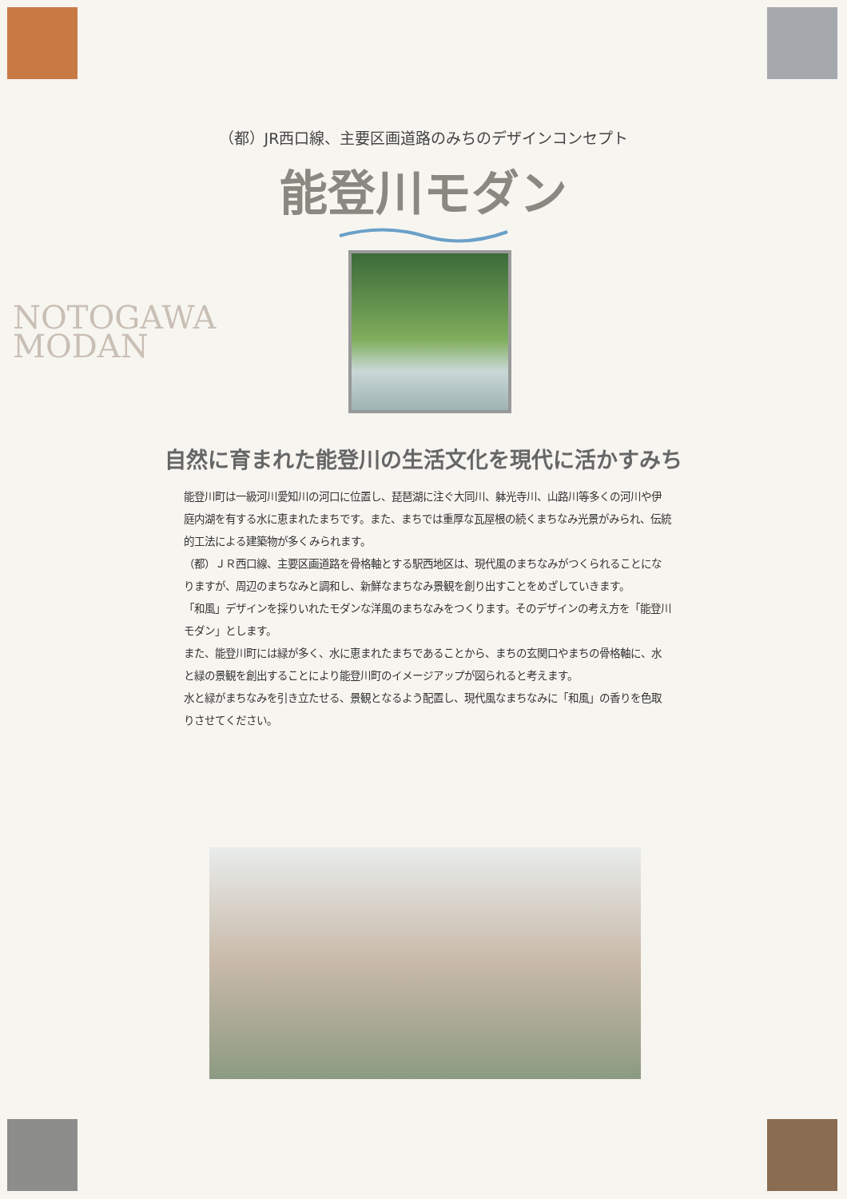（都）JR西口線、主要区画道路のみちのデザインコンセプト
能登川モダン
NOTOGAWA
MODAN
自然に育まれた能登川の生活文化を現代に活かすみち
能登川町は一級河川愛知川の河口に位置し、琵琶湖に注ぐ大同川、躰光寺川、山路川等多くの河川や伊庭内湖を有する水に恵まれたまちです。また、まちでは重厚な瓦屋根の続くまちなみ光景がみられ、伝統的工法による建築物が多くみられます。
（都）ＪＲ西口線、主要区画道路を骨格軸とする駅西地区は、現代風のまちなみがつくられることになりますが、周辺のまちなみと調和し、新鮮なまちなみ景観を創り出すことをめざしていきます。
「和風」デザインを採りいれたモダンな洋風のまちなみをつくります。そのデザインの考え方を「能登川モダン」とします。
また、能登川町には緑が多く、水に恵まれたまちであることから、まちの玄関口やまちの骨格軸に、水と緑の景観を創出することにより能登川町のイメージアップが図られると考えます。
水と緑がまちなみを引き立たせる、景観となるよう配置し、現代風なまちなみに「和風」の香りを色取りさせてください。